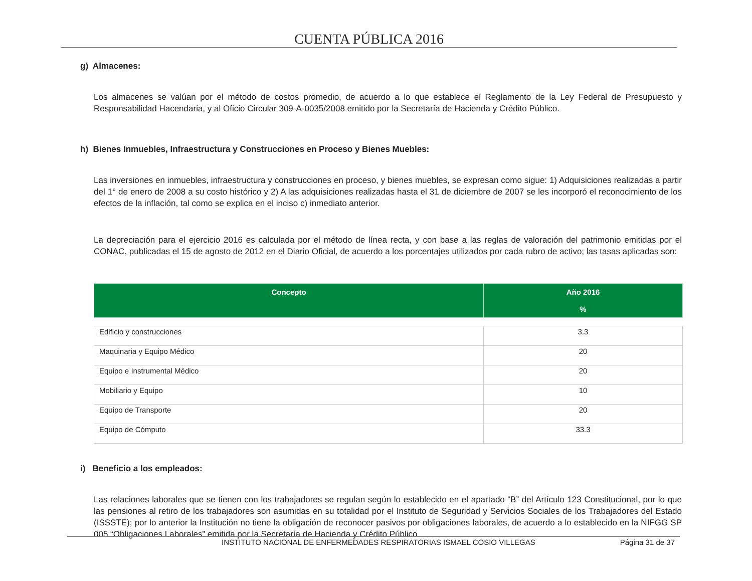CUENTA PÚBLICA 2016
g) Almacenes:
Los almacenes se valúan por el método de costos promedio, de acuerdo a lo que establece el Reglamento de la Ley Federal de Presupuesto y Responsabilidad Hacendaria, y al Oficio Circular 309-A-0035/2008 emitido por la Secretaría de Hacienda y Crédito Público.
h) Bienes Inmuebles, Infraestructura y Construcciones en Proceso y Bienes Muebles:
Las inversiones en inmuebles, infraestructura y construcciones en proceso, y bienes muebles, se expresan como sigue: 1) Adquisiciones realizadas a partir del 1° de enero de 2008 a su costo histórico y 2) A las adquisiciones realizadas hasta el 31 de diciembre de 2007 se les incorporó el reconocimiento de los efectos de la inflación, tal como se explica en el inciso c) inmediato anterior.
La depreciación para el ejercicio 2016 es calculada por el método de línea recta, y con base a las reglas de valoración del patrimonio emitidas por el CONAC, publicadas el 15 de agosto de 2012 en el Diario Oficial, de acuerdo a los porcentajes utilizados por cada rubro de activo; las tasas aplicadas son:
| Concepto | Año 2016 % |
| --- | --- |
| Edificio y construcciones | 3.3 |
| Maquinaria y Equipo Médico | 20 |
| Equipo e Instrumental Médico | 20 |
| Mobiliario y Equipo | 10 |
| Equipo de Transporte | 20 |
| Equipo de Cómputo | 33.3 |
i) Beneficio a los empleados:
Las relaciones laborales que se tienen con los trabajadores se regulan según lo establecido en el apartado “B” del Artículo 123 Constitucional, por lo que las pensiones al retiro de los trabajadores son asumidas en su totalidad por el Instituto de Seguridad y Servicios Sociales de los Trabajadores del Estado (ISSSTE); por lo anterior la Institución no tiene la obligación de reconocer pasivos por obligaciones laborales, de acuerdo a lo establecido en la NIFGG SP 005 “Obligaciones Laborales” emitida por la Secretaría de Hacienda y Crédito Público.
INSTITUTO NACIONAL DE ENFERMEDADES RESPIRATORIAS ISMAEL COSIO VILLEGAS Página 31 de 37